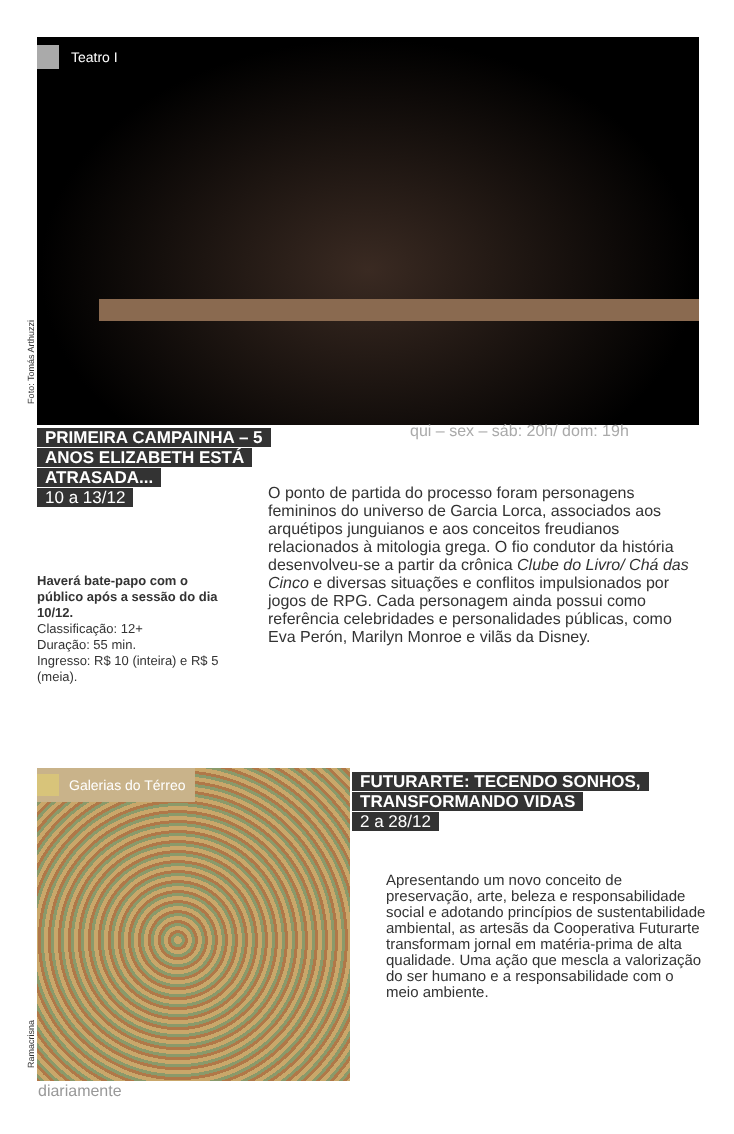Teatro I
Foto: Tomás Arthuzzi
qui – sex – sáb: 20h/ dom: 19h
PRIMEIRA CAMPAINHA – 5 ANOS ELIZABETH ESTÁ ATRASADA...
10 a 13/12
O ponto de partida do processo foram personagens femininos do universo de Garcia Lorca, associados aos arquétipos junguianos e aos conceitos freudianos relacionados à mitologia grega. O fio condutor da história desenvolveu-se a partir da crônica Clube do Livro/ Chá das Cinco e diversas situações e conflitos impulsionados por jogos de RPG. Cada personagem ainda possui como referência celebridades e personalidades públicas, como Eva Perón, Marilyn Monroe e vilãs da Disney.
Haverá bate-papo com o público após a sessão do dia 10/12.
Classificação: 12+
Duração: 55 min.
Ingresso: R$ 10 (inteira) e R$ 5 (meia).
Galerias do Térreo
Ramacrisna
FUTURARTE: TECENDO SONHOS, TRANSFORMANDO VIDAS
2 a 28/12
Apresentando um novo conceito de preservação, arte, beleza e responsabilidade social e adotando princípios de sustentabilidade ambiental, as artesãs da Cooperativa Futurarte transformam jornal em matéria-prima de alta qualidade. Uma ação que mescla a valorização do ser humano e a responsabilidade com o meio ambiente.
diariamente